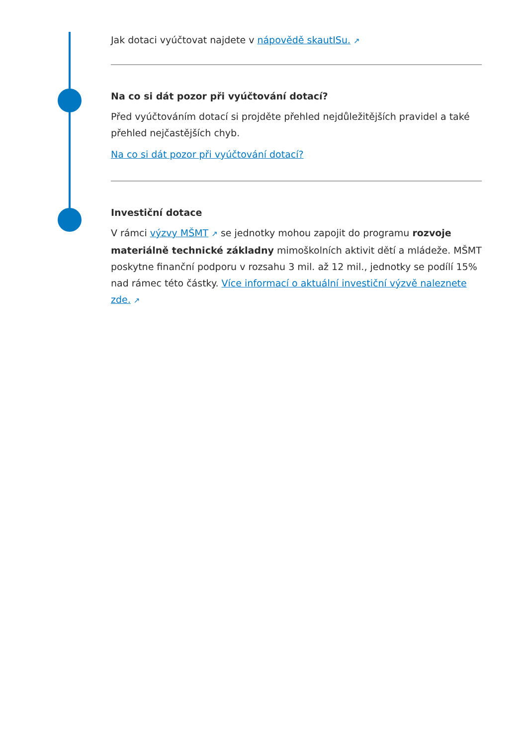Jak dotaci vyúčtovat najdete v nápovědě skautISu. ↗
Na co si dát pozor při vyúčtování dotací?
Před vyúčtováním dotací si projděte přehled nejdůležitějších pravidel a také přehled nejčastějších chyb.
Na co si dát pozor při vyúčtování dotací?
Investiční dotace
V rámci výzvy MŠMT ↗ se jednotky mohou zapojit do programu rozvoje materiálně technické základny mimoškolních aktivit dětí a mládeže. MŠMT poskytne finanční podporu v rozsahu 3 mil. až 12 mil., jednotky se podílí 15% nad rámec této částky. Více informací o aktuální investiční výzvě naleznete zde. ↗